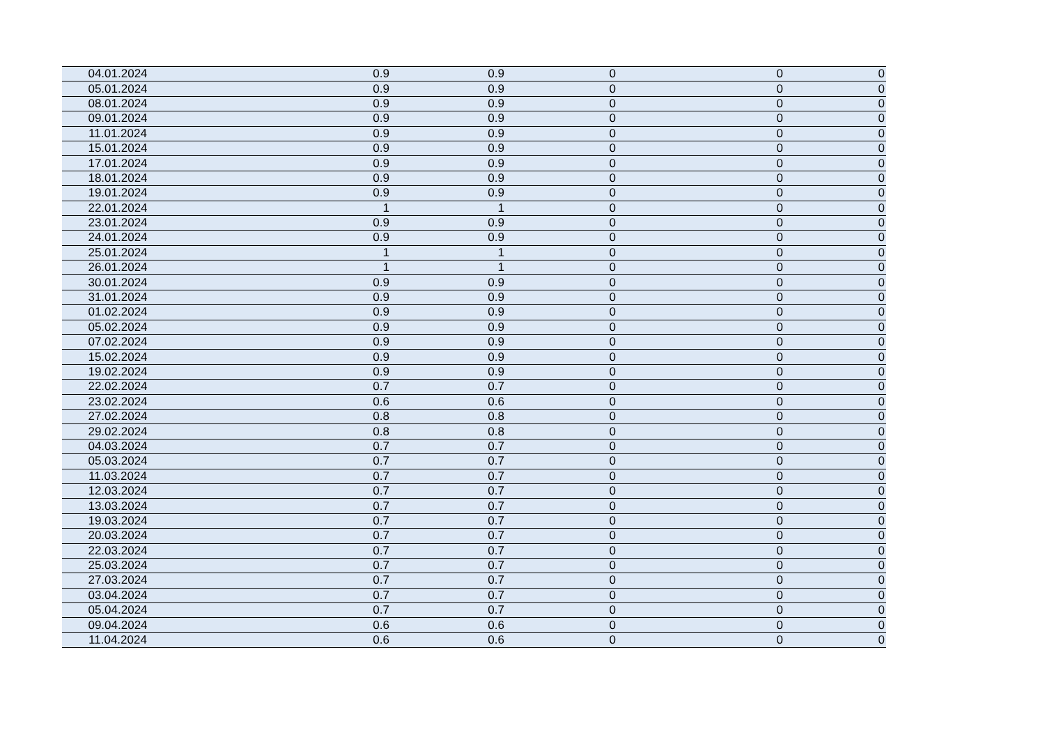| 04.01.2024 | 0.9 | 0.9 | 0 | 0 | 0 |
| 05.01.2024 | 0.9 | 0.9 | 0 | 0 | 0 |
| 08.01.2024 | 0.9 | 0.9 | 0 | 0 | 0 |
| 09.01.2024 | 0.9 | 0.9 | 0 | 0 | 0 |
| 11.01.2024 | 0.9 | 0.9 | 0 | 0 | 0 |
| 15.01.2024 | 0.9 | 0.9 | 0 | 0 | 0 |
| 17.01.2024 | 0.9 | 0.9 | 0 | 0 | 0 |
| 18.01.2024 | 0.9 | 0.9 | 0 | 0 | 0 |
| 19.01.2024 | 0.9 | 0.9 | 0 | 0 | 0 |
| 22.01.2024 | 1 | 1 | 0 | 0 | 0 |
| 23.01.2024 | 0.9 | 0.9 | 0 | 0 | 0 |
| 24.01.2024 | 0.9 | 0.9 | 0 | 0 | 0 |
| 25.01.2024 | 1 | 1 | 0 | 0 | 0 |
| 26.01.2024 | 1 | 1 | 0 | 0 | 0 |
| 30.01.2024 | 0.9 | 0.9 | 0 | 0 | 0 |
| 31.01.2024 | 0.9 | 0.9 | 0 | 0 | 0 |
| 01.02.2024 | 0.9 | 0.9 | 0 | 0 | 0 |
| 05.02.2024 | 0.9 | 0.9 | 0 | 0 | 0 |
| 07.02.2024 | 0.9 | 0.9 | 0 | 0 | 0 |
| 15.02.2024 | 0.9 | 0.9 | 0 | 0 | 0 |
| 19.02.2024 | 0.9 | 0.9 | 0 | 0 | 0 |
| 22.02.2024 | 0.7 | 0.7 | 0 | 0 | 0 |
| 23.02.2024 | 0.6 | 0.6 | 0 | 0 | 0 |
| 27.02.2024 | 0.8 | 0.8 | 0 | 0 | 0 |
| 29.02.2024 | 0.8 | 0.8 | 0 | 0 | 0 |
| 04.03.2024 | 0.7 | 0.7 | 0 | 0 | 0 |
| 05.03.2024 | 0.7 | 0.7 | 0 | 0 | 0 |
| 11.03.2024 | 0.7 | 0.7 | 0 | 0 | 0 |
| 12.03.2024 | 0.7 | 0.7 | 0 | 0 | 0 |
| 13.03.2024 | 0.7 | 0.7 | 0 | 0 | 0 |
| 19.03.2024 | 0.7 | 0.7 | 0 | 0 | 0 |
| 20.03.2024 | 0.7 | 0.7 | 0 | 0 | 0 |
| 22.03.2024 | 0.7 | 0.7 | 0 | 0 | 0 |
| 25.03.2024 | 0.7 | 0.7 | 0 | 0 | 0 |
| 27.03.2024 | 0.7 | 0.7 | 0 | 0 | 0 |
| 03.04.2024 | 0.7 | 0.7 | 0 | 0 | 0 |
| 05.04.2024 | 0.7 | 0.7 | 0 | 0 | 0 |
| 09.04.2024 | 0.6 | 0.6 | 0 | 0 | 0 |
| 11.04.2024 | 0.6 | 0.6 | 0 | 0 | 0 |